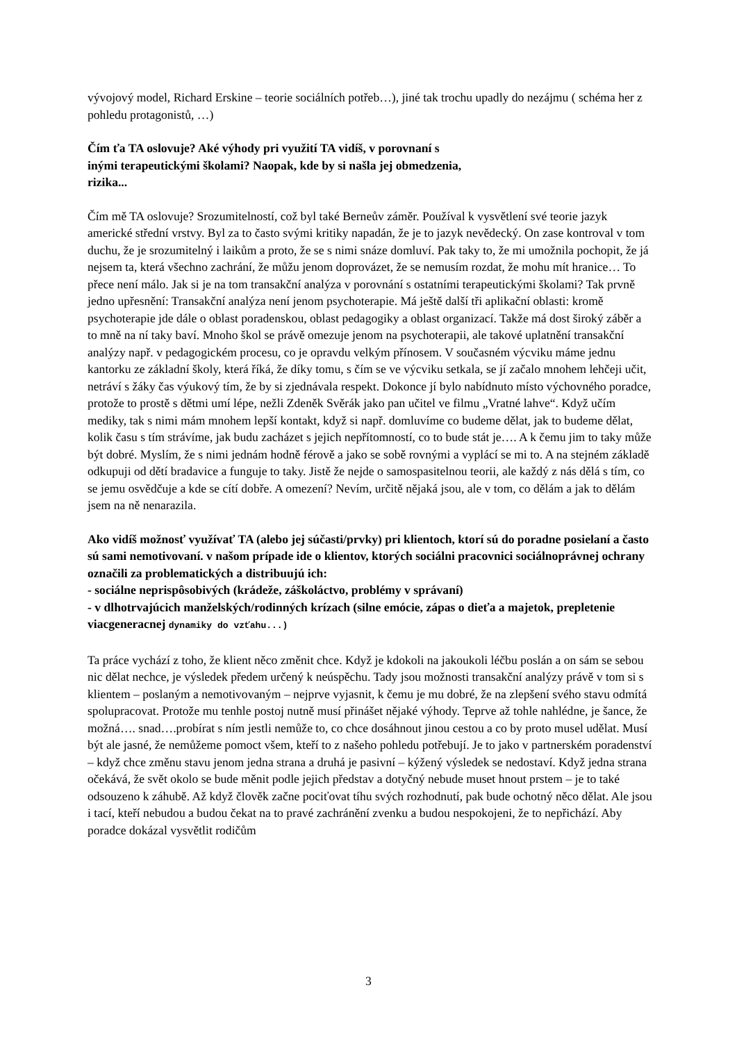vývojový model, Richard Erskine – teorie sociálních potřeb…), jiné tak trochu upadly do nezájmu ( schéma her z pohledu protagonistů, …)
Čím ťa TA oslovuje? Aké výhody pri využití TA vidíš, v porovnaní s
inými terapeutickými školami? Naopak, kde by si našla jej obmedzenia,
rizika...
Čím mě TA oslovuje? Srozumitelností, což byl také Berneův záměr. Používal k vysvětlení své teorie jazyk americké střední vrstvy. Byl za to často svými kritiky napadán, že je to jazyk nevědecký. On zase kontroval v tom duchu, že je srozumitelný i laikům a proto, že se s nimi snáze domluví. Pak taky to, že mi umožnila pochopit, že já nejsem ta, která všechno zachrání, že můžu jenom doprovázet, že se nemusím rozdat, že mohu mít hranice… To přece není málo. Jak si je na tom transakční analýza v porovnání s ostatními terapeutickými školami? Tak prvně jedno upřesnění: Transakční analýza není jenom psychoterapie. Má ještě další tři aplikační oblasti: kromě psychoterapie jde dále o oblast poradenskou, oblast pedagogiky a oblast organizací. Takže má dost široký záběr a to mně na ní taky baví. Mnoho škol se právě omezuje jenom na psychoterapii, ale takové uplatnění transakční analýzy např. v pedagogickém procesu, co je opravdu velkým přínosem. V současném výcviku máme jednu kantorku ze základní školy, která říká, že díky tomu, s čím se ve výcviku setkala, se jí začalo mnohem lehčeji učit, netráví s žáky čas výukový tím, že by si zjednávala respekt. Dokonce jí bylo nabídnuto místo výchovného poradce, protože to prostě s dětmi umí lépe, nežli Zdeněk Svěrák jako pan učitel ve filmu „Vratné lahve“. Když učím mediky, tak s nimi mám mnohem lepší kontakt, když si např. domluvíme co budeme dělat, jak to budeme dělat, kolik času s tím strávíme, jak budu zacházet s jejich nepřítomností, co to bude stát je…. A k čemu jim to taky může být dobré. Myslím, že s nimi jednám hodně férově a jako se sobě rovnými a vyplácí se mi to. A na stejném základě odkupuji od dětí bradavice a funguje to taky. Jistě že nejde o samospasitelnou teorii, ale každý z nás dělá s tím, co se jemu osvědčuje a kde se cítí dobře. A omezení? Nevím, určitě nějaká jsou, ale v tom, co dělám a jak to dělám jsem na ně nenarazila.
Ako vidíš možnosť využívať TA (alebo jej súčasti/prvky) pri klientoch, ktorí sú do poradne posielaní a často sú sami nemotivovaní. v našom prípade ide o klientov, ktorých sociálni pracovnici sociálnoprávnej ochrany označili za problematických a distribuujú ich:
- sociálne neprispôsobivých (krádeže, záškoláctvo, problémy v správaní)
- v dlhotrvajúcich manželských/rodinných krízach (silne emócie, zápas o dieťa a majetok, prepletenie viacgeneracnej dynamiky do vzťahu...)
Ta práce vychází z toho, že klient něco změnit chce. Když je kdokoli na jakoukoli léčbu poslán a on sám se sebou nic dělat nechce, je výsledek předem určený k neúspěchu. Tady jsou možnosti transakční analýzy právě v tom si s klientem – poslaným a nemotivovaným – nejprve vyjasnit, k čemu je mu dobré, že na zlepšení svého stavu odmítá spolupracovat. Protože mu tenhle postoj nutně musí přinášet nějaké výhody. Teprve až tohle nahlédne, je šance, že možná…. snad….probírat s ním jestli nemůže to, co chce dosáhnout jinou cestou a co by proto musel udělat. Musí být ale jasné, že nemůžeme pomoct všem, kteří to z našeho pohledu potřebují. Je to jako v partnerském poradenství – když chce změnu stavu jenom jedna strana a druhá je pasivní – kýžený výsledek se nedostaví. Když jedna strana očekává, že svět okolo se bude měnit podle jejich představ a dotyčný nebude muset hnout prstem – je to také odsouzeno k záhubě. Až když člověk začne pociťovat tíhu svých rozhodnutí, pak bude ochotný něco dělat. Ale jsou i tací, kteří nebudou a budou čekat na to pravé zachránění zvenku a budou nespokojeni, že to nepřichází. Aby poradce dokázal vysvětlit rodičům
3